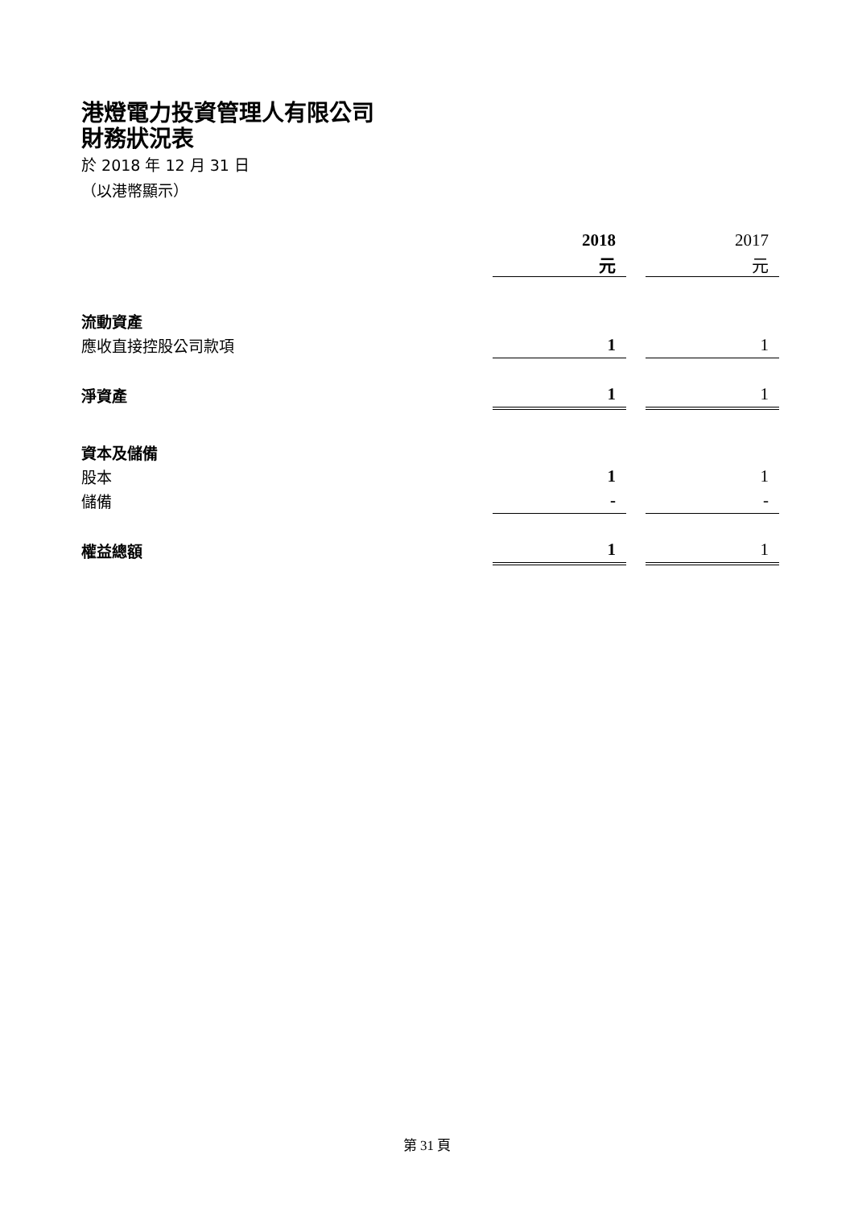港燈電力投資管理人有限公司
財務狀況表
於 2018 年 12 月 31 日
（以港幣顯示）
| | 2018 | | 2017 |
| | 元 | | 元 |
| 流動資產 | | | |
| 應收直接控股公司款項 | 1 | | 1 |
| 淨資產 | 1 | | 1 |
| 資本及儲備 | | | |
| 股本 | 1 | | 1 |
| 儲備 | - | | - |
| 權益總額 | 1 | | 1 |
第 31 頁